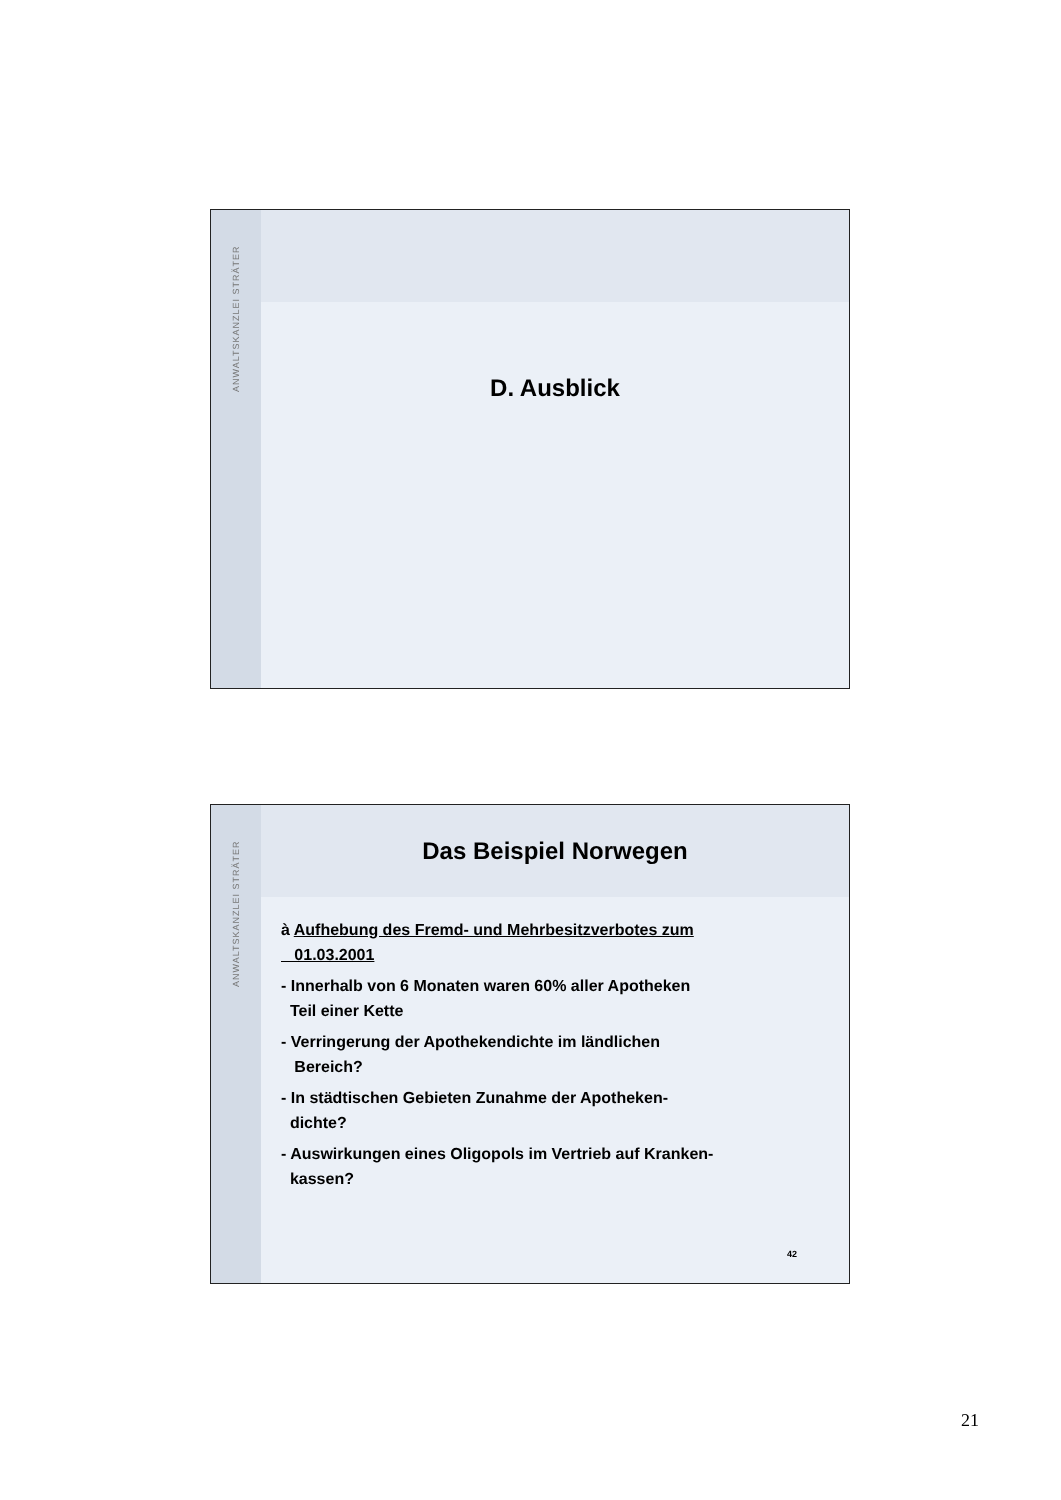ANWALTSKANZLEI STRÄTER
D. Ausblick
ANWALTSKANZLEI STRÄTER
Das Beispiel Norwegen
à Aufhebung des Fremd- und Mehrbesitzverbotes zum
01.03.2001
- Innerhalb von 6 Monaten waren 60% aller Apotheken
Teil einer Kette
- Verringerung der Apothekendichte im ländlichen
Bereich?
- In städtischen Gebieten Zunahme der Apotheken-
dichte?
- Auswirkungen eines Oligopols im Vertrieb auf Kranken-
kassen?
42
21